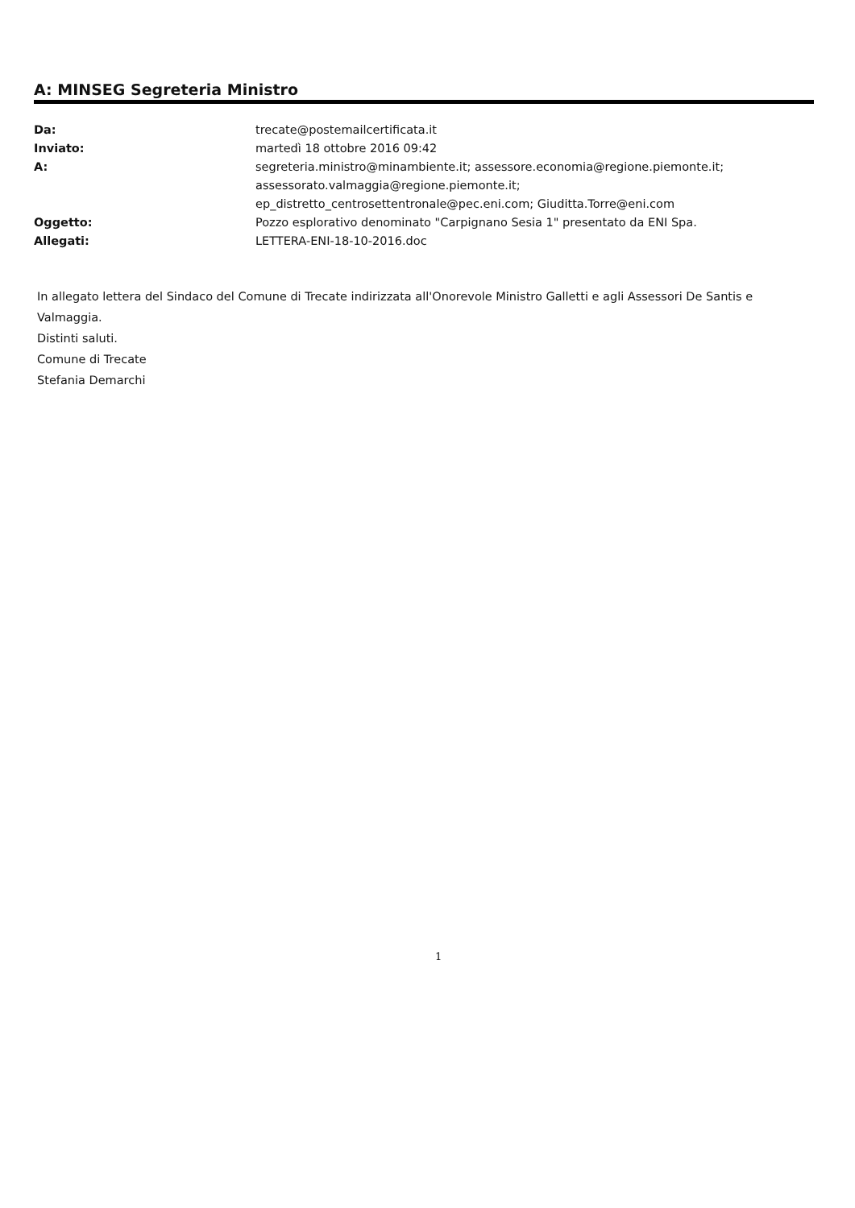A: MINSEG Segreteria Ministro
| Da: | trecate@postemailcertificata.it |
| Inviato: | martedì 18 ottobre 2016 09:42 |
| A: | segreteria.ministro@minambiente.it; assessore.economia@regione.piemonte.it; assessorato.valmaggia@regione.piemonte.it; ep_distretto_centrosettentronale@pec.eni.com; Giuditta.Torre@eni.com |
| Oggetto: | Pozzo esplorativo denominato "Carpignano Sesia 1" presentato da ENI Spa. |
| Allegati: | LETTERA-ENI-18-10-2016.doc |
In allegato lettera del Sindaco del Comune di Trecate indirizzata all'Onorevole Ministro Galletti e agli Assessori De Santis e Valmaggia.
Distinti saluti.
Comune di Trecate
Stefania Demarchi
1